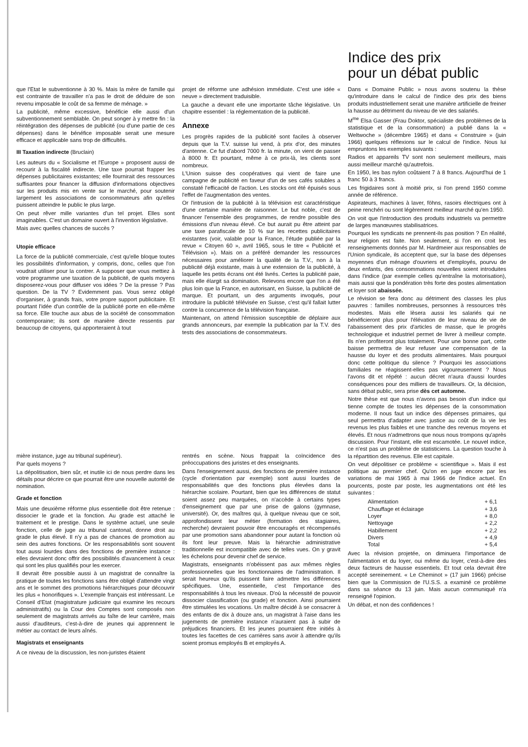que l'Etat le subventionne à 30 %. Mais la mère de famille qui est contrainte de travailler n'a pas le droit de déduire de son revenu imposable le coût de sa femme de ménage. »
La publicité, même excessive, bénéficie elle aussi d'un subventionnement semblable. On peut songer à y mettre fin : la réintégration des dépenses de publicité (ou d'une partie de ces dépenses) dans le bénéfice imposable serait une mesure efficace et applicable sans trop de difficultés.
III Taxation indirecte (Bruclain)
Les auteurs du « Socialisme et l'Europe » proposent aussi de recourir à la fiscalité indirecte. Une taxe pourrait frapper les dépenses publicitaires existantes; elle fournirait des ressources suffisantes pour financer la diffusion d'informations objectives sur les produits mis en vente sur le marché, pour soutenir largement les associations de consommateurs afin qu'elles puissent atteindre le public le plus large.
On peut rêver mille variantes d'un tel projet. Elles sont imaginables. C'est un domaine ouvert à l'invention législative.
Mais avec quelles chances de succès ?
Utopie efficace
La force de la publicité commerciale, c'est qu'elle bloque toutes les possibilités d'information, y compris, donc, celles que l'on voudrait utiliser pour la contrer. A supposer que vous mettiez à votre programme une taxation de la publicité, de quels moyens disposerez-vous pour diffuser vos idées ? De la presse ? Pas question. De la TV ? Evidemment pas. Vous serez obligé d'organiser, à grands frais, votre propre support publicitaire. Et pourtant l'idée d'un contrôle de la publicité porte en elle-même sa force. Elle touche aux abus de la société de consommation contemporaine; ils sont de manière directe ressentis par beaucoup de citoyens, qui apporteraient à tout
projet de réforme une adhésion immédiate. C'est une idée « neuve » directement traduisible.
La gauche a devant elle une importante tâche législative. Un chapitre essentiel : la réglementation de la publicité.
Annexe
Les progrès rapides de la publicité sont faciles à observer depuis que la T.V. suisse lui vend, à prix d'or, des minutes d'antenne. Ce fut d'abord 7000 fr. la minute, on vient de passer à 8000 fr. Et pourtant, même à ce prix-là, les clients sont nombreux.
L'Union suisse des coopératives qui vient de faire une campagne de publicité en faveur d'un de ses cafés solubles a constaté l'efficacité de l'action. Les stocks ont été épuisés sous l'effet de l'augmentation des ventes.
Or l'intrusion de la publicité à la télévision est caractéristique d'une certaine manière de raisonner. Le but noble, c'est de financer l'ensemble des programmes, de rendre possible des émissions d'un niveau élevé. Ce but aurait pu être atteint par une taxe parafiscale de 10 % sur les recettes publicitaires existantes (voir, valable pour la France, l'étude publiée par la revue « Citoyen 60 », avril 1965, sous le titre « Publicité et Télévision »). Mais on a préféré demander les ressources nécessaires pour améliorer la qualité de la T.V., non à la publicité déjà existante, mais à une extension de la publicité, à laquelle les petits écrans ont été livrés. Certes la publicité paie, mais elle élargit sa domination. Relevons encore que l'on a été plus loin que la France, en autorisant, en Suisse, la publicité de marque. Et pourtant, un des arguments invoqués, pour introduire la publicité télévisée en Suisse, c'est qu'il fallait lutter contre la concurrence de la télévision française.
Maintenant, on attend l'émission susceptible de déplaire aux grands annonceurs, par exemple la publication par la T.V. des tests des associations de consommateurs.
mière instance, juge au tribunal supérieur).
Par quels moyens ?
La dépolitisation, bien sûr, et inutile ici de nous perdre dans les détails pour décrire ce que pourrait être une nouvelle autorité de nomination.
Grade et fonction
Mais une deuxième réforme plus essentielle doit être retenue : dissocier le grade et la fonction. Au grade est attaché le traitement et le prestige. Dans le système actuel, une seule fonction, celle de juge au tribunal cantonal, donne droit au grade le plus élevé. Il n'y a pas de chances de promotion au sein des autres fonctions. Or les responsabilités sont souvent tout aussi lourdes dans des fonctions de première instance : elles devraient donc offrir des possibilités d'avancement à ceux qui sont les plus qualifiés pour les exercer.
Il devrait être possible aussi à un magistrat de connaître la pratique de toutes les fonctions sans être obligé d'attendre vingt ans et le sommet des promotions hiérarchiques pour découvrir les plus « honorifiques ». L'exemple français est intéressant. Le Conseil d'Etat (magistrature judiciaire qui examine les recours administratifs) ou la Cour des Comptes sont composés non seulement de magistrats arrivés au faîte de leur carrière, mais aussi d'auditeurs, c'est-à-dire de jeunes qui apprennent le métier au contact de leurs aînés.
Magistrats et enseignants
A ce niveau de la discussion, les non-juristes étaient
rentrés en scène. Nous frappait la coïncidence des préoccupations des juristes et des enseignants.
Dans l'enseignement aussi, des fonctions de première instance (cycle d'orientation par exemple) sont aussi lourdes de responsabilités que des fonctions plus élevées dans la hiérarchie scolaire. Pourtant, bien que les différences de statut soient assez peu marquées, on n'accède à certains types d'enseignement que par une prise de galons (gymnase, université). Or, des maîtres qui, à quelque niveau que ce soit, approfondissent leur métier (formation des stagiaires, recherche) devraient pouvoir être encouragés et récompensés par une promotion sans abandonner pour autant la fonction où ils font leur preuve. Mais la hiérarchie administrative traditionnelle est incompatible avec de telles vues. On y gravit les échelons pour devenir chef de service.
Magistrats, enseignants n'obéissent pas aux mêmes règles professionnelles que les fonctionnaires de l'administration. Il serait heureux qu'ils puissent faire admettre les différences spécifiques. Une, essentielle, c'est l'importance des responsabilités à tous les niveaux. D'où la nécessité de pouvoir dissocier classification (ou grade) et fonction. Ainsi pourraient être stimulées les vocations. Un maître décidé à se consacrer à des enfants de dix à douze ans, un magistrat à l'aise dans les jugements de première instance n'auraient pas à subir de préjudices financiers. Et les jeunes pourraient être initiés à toutes les facettes de ces carrières sans avoir à attendre qu'ils soient promus employés B et employés A.
Indice des prix
pour un débat public
Dans « Domaine Public » nous avons soutenu la thèse qu'introduire dans le calcul de l'indice des prix des biens produits industriellement serait une manière artificielle de freiner la hausse au détriment du niveau de vie des salariés.
M<sup>me</sup> Elsa Gasser (Frau Doktor, spécialiste des problèmes de la statistique et de la consommation) a publié dans la « Weltwoche » (décembre 1965) et dans « Construire » (juin 1966) quelques réflexions sur le calcul de l'indice. Nous lui empruntons les exemples suivants :
Radios et appareils TV sont non seulement meilleurs, mais aussi meilleur marché qu'autrefois.
En 1950, les bas nylon coûtaient 7 à 8 francs. Aujourd'hui de 1 franc 50 à 3 francs.
Les frigidaires sont à moitié prix, si l'on prend 1950 comme année de référence.
Aspirateurs, machines à laver, föhns, rasoirs électriques ont à peine renchéri ou sont légèrement meilleur marché qu'en 1950.
On voit que l'introduction des produits industriels va permettre de larges manœuvres stabilisatrices.
Pourquoi les syndicats ne prennent-ils pas position ? En réalité, leur religion est faite. Non seulement, si l'on en croit les renseignements donnés par M. Hardmeier aux responsables de l'Union syndicale, ils acceptent que, sur la base des dépenses moyennes d'un ménage d'ouvriers et d'employés, pourvu de deux enfants, des consommations nouvelles soient introduites dans l'indice (par exemple celles qu'entraîne la motorisation), mais aussi que la pondération très forte des postes alimentation et loyer soit abaissée.
Le révision se fera donc au détriment des classes les plus pauvres : familles nombreuses, personnes à ressources très modestes. Mais elle lèsera aussi les salariés qui ne bénéficieront plus pour l'élévation de leur niveau de vie de l'abaissement des prix d'articles de masse, que le progrès technologique et industriel permet de livrer à meilleur compte. Ils n'en profiteront plus totalement. Pour une bonne part, cette baisse permettra de leur refuser une compensation de la hausse du loyer et des produits alimentaires. Mais pourquoi donc cette politique du silence ? Pourquoi les associations familiales ne réagissent-elles pas vigoureusement ? Nous l'avons dit et répété : aucun décret n'aura d'aussi lourdes conséquences pour des milliers de travailleurs. Or, la décision, sans débat public, sera prise dès cet automne.
Notre thèse est que nous n'avons pas besoin d'un indice qui tienne compte de toutes les dépenses de la consommation moderne. Il nous faut un indice des dépenses primaires, qui seul permettra d'adapter avec justice au coût de la vie les revenus les plus faibles et une tranche des revenus moyens et élevés. Et nous n'admettrons que nous nous trompons qu'après discussion. Pour l'instant, elle est escamotée. Le nouvel indice, ce n'est pas un problème de statisticiens. La question touche à la répartition des revenus. Elle est capitale.
On veut dépolitiser ce problème « scientifique ». Mais il est politique au premier chef. Qu'on en juge encore par les variations de mai 1965 à mai 1966 de l'indice actuel. En pourcents, poste par poste, les augmentations ont été les suivantes :
| Alimentation | + 6,1 |
| Chauffage et éclairage | + 3,6 |
| Loyer | + 8,0 |
| Nettoyage | + 2,2 |
| Habillement | + 2,2 |
| Divers | + 4,9 |
| Total | + 5,4 |
Avec la révision projetée, on diminuera l'importance de l'alimentation et du loyer, oui même du loyer, c'est-à-dire des deux facteurs de hausse essentiels. Et tout cela devrait être accepté sereinement. « Le Cheminot » (17 juin 1966) précise bien que la Commission de l'U.S.S. a examiné ce problème dans sa séance du 13 juin. Mais aucun communiqué n'a renseigné l'opinion.
Un débat, et non des confidences !